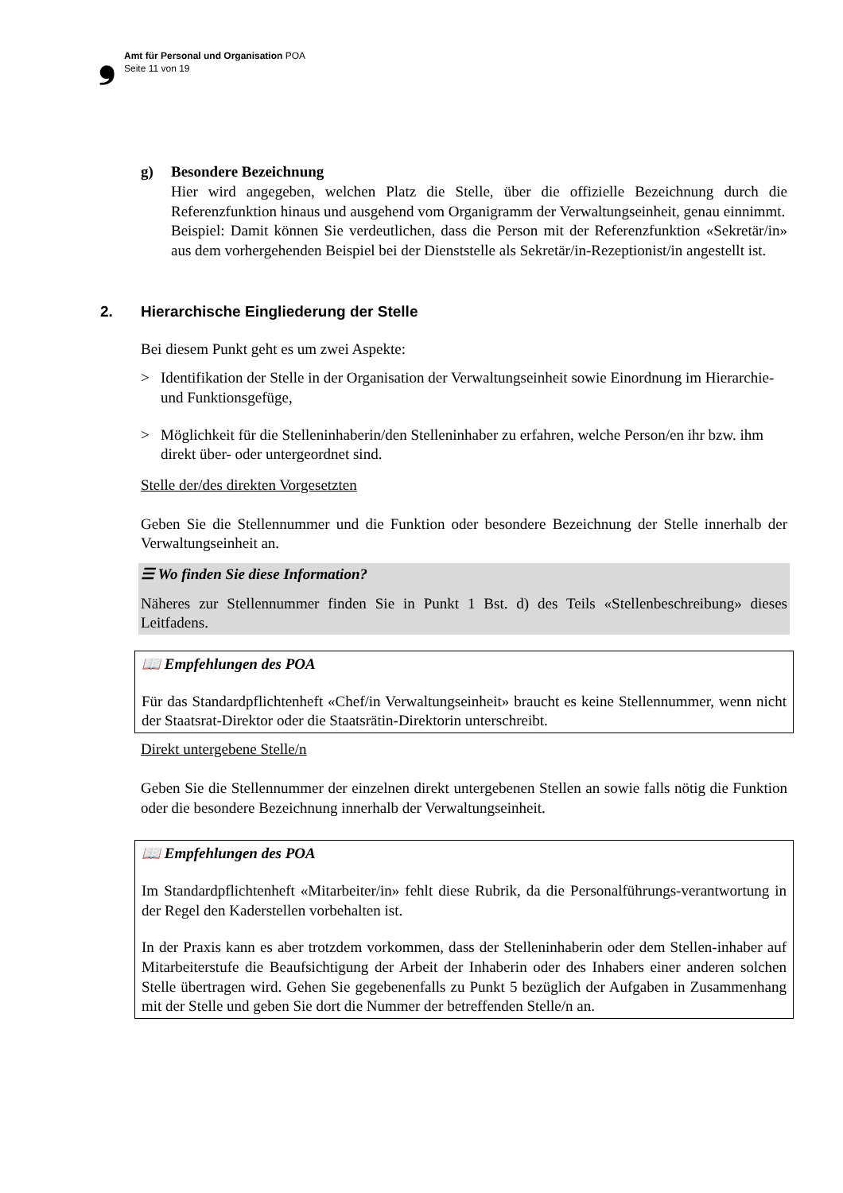❟
Amt für Personal und Organisation POA
Seite 11 von 19
g) Besondere Bezeichnung
Hier wird angegeben, welchen Platz die Stelle, über die offizielle Bezeichnung durch die Referenzfunktion hinaus und ausgehend vom Organigramm der Verwaltungseinheit, genau einnimmt.
Beispiel: Damit können Sie verdeutlichen, dass die Person mit der Referenzfunktion «Sekretär/in» aus dem vorhergehenden Beispiel bei der Dienststelle als Sekretär/in-Rezeptionist/in angestellt ist.
2. Hierarchische Eingliederung der Stelle
Bei diesem Punkt geht es um zwei Aspekte:
> Identifikation der Stelle in der Organisation der Verwaltungseinheit sowie Einordnung im Hierarchie- und Funktionsgefüge,
> Möglichkeit für die Stelleninhaberin/den Stelleninhaber zu erfahren, welche Person/en ihr bzw. ihm direkt über- oder untergeordnet sind.
Stelle der/des direkten Vorgesetzten
Geben Sie die Stellennummer und die Funktion oder besondere Bezeichnung der Stelle innerhalb der Verwaltungseinheit an.
☰ Wo finden Sie diese Information?
Näheres zur Stellennummer finden Sie in Punkt 1 Bst. d) des Teils «Stellenbeschreibung» dieses Leitfadens.
📖 Empfehlungen des POA
Für das Standardpflichtenheft «Chef/in Verwaltungseinheit» braucht es keine Stellennummer, wenn nicht der Staatsrat-Direktor oder die Staatsrätin-Direktorin unterschreibt.
Direkt untergebene Stelle/n
Geben Sie die Stellennummer der einzelnen direkt untergebenen Stellen an sowie falls nötig die Funktion oder die besondere Bezeichnung innerhalb der Verwaltungseinheit.
📖 Empfehlungen des POA
Im Standardpflichtenheft «Mitarbeiter/in» fehlt diese Rubrik, da die Personalführungs-verantwortung in der Regel den Kaderstellen vorbehalten ist.
In der Praxis kann es aber trotzdem vorkommen, dass der Stelleninhaberin oder dem Stellen-inhaber auf Mitarbeiterstufe die Beaufsichtigung der Arbeit der Inhaberin oder des Inhabers einer anderen solchen Stelle übertragen wird. Gehen Sie gegebenenfalls zu Punkt 5 bezüglich der Aufgaben in Zusammenhang mit der Stelle und geben Sie dort die Nummer der betreffenden Stelle/n an.